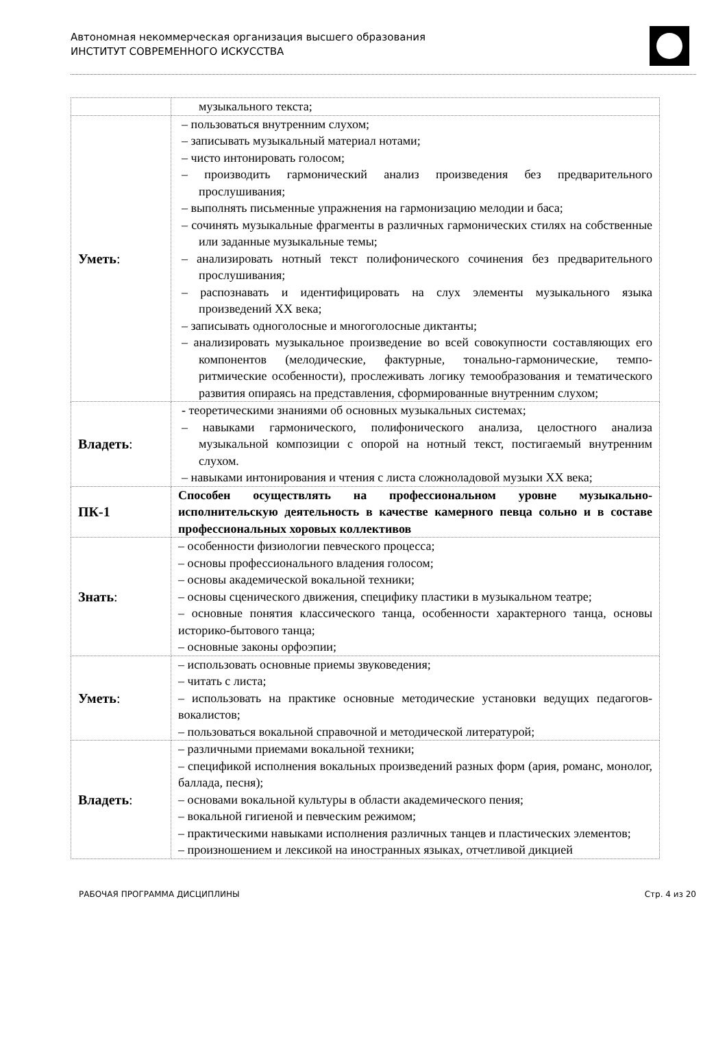Автономная некоммерческая организация высшего образования
ИНСТИТУТ СОВРЕМЕННОГО ИСКУССТВА
| | музыкального текста; |
| Уметь : | – пользоваться внутренним слухом; – записывать музыкальный материал нотами; – чисто интонировать голосом; – производить гармонический анализ произведения без предварительного прослушивания; – выполнять письменные упражнения на гармонизацию мелодии и баса; – сочинять музыкальные фрагменты в различных гармонических стилях на собственные или заданные музыкальные темы; – анализировать нотный текст полифонического сочинения без предварительного прослушивания; – распознавать и идентифицировать на слух элементы музыкального языка произведений XX века; – записывать одноголосные и многоголосные диктанты; – анализировать музыкальное произведение во всей совокупности составляющих его компонентов (мелодические, фактурные, тонально-гармонические, темпо-ритмические особенности), прослеживать логику темообразования и тематического развития опираясь на представления, сформированные внутренним слухом; |
| Владеть : | - теоретическими знаниями об основных музыкальных системах; – навыками гармонического, полифонического анализа, целостного анализа музыкальной композиции с опорой на нотный текст, постигаемый внутренним слухом. – навыками интонирования и чтения с листа сложноладовой музыки XX века; |
| ПК-1 | Способен осуществлять на профессиональном уровне музыкально-исполнительскую деятельность в качестве камерного певца сольно и в составе профессиональных хоровых коллективов |
| Знать : | – особенности физиологии певческого процесса; – основы профессионального владения голосом; – основы академической вокальной техники; – основы сценического движения, специфику пластики в музыкальном театре; – основные понятия классического танца, особенности характерного танца, основы историко-бытового танца; – основные законы орфоэпии; |
| Уметь : | – использовать основные приемы звуковедения; – читать с листа; – использовать на практике основные методические установки ведущих педагогов-вокалистов; – пользоваться вокальной справочной и методической литературой; |
| Владеть : | – различными приемами вокальной техники; – спецификой исполнения вокальных произведений разных форм (ария, романс, монолог, баллада, песня); – основами вокальной культуры в области академического пения; – вокальной гигиеной и певческим режимом; – практическими навыками исполнения различных танцев и пластических элементов; – произношением и лексикой на иностранных языках, отчетливой дикцией |
РАБОЧАЯ ПРОГРАММА ДИСЦИПЛИНЫ Стр. 4 из 20